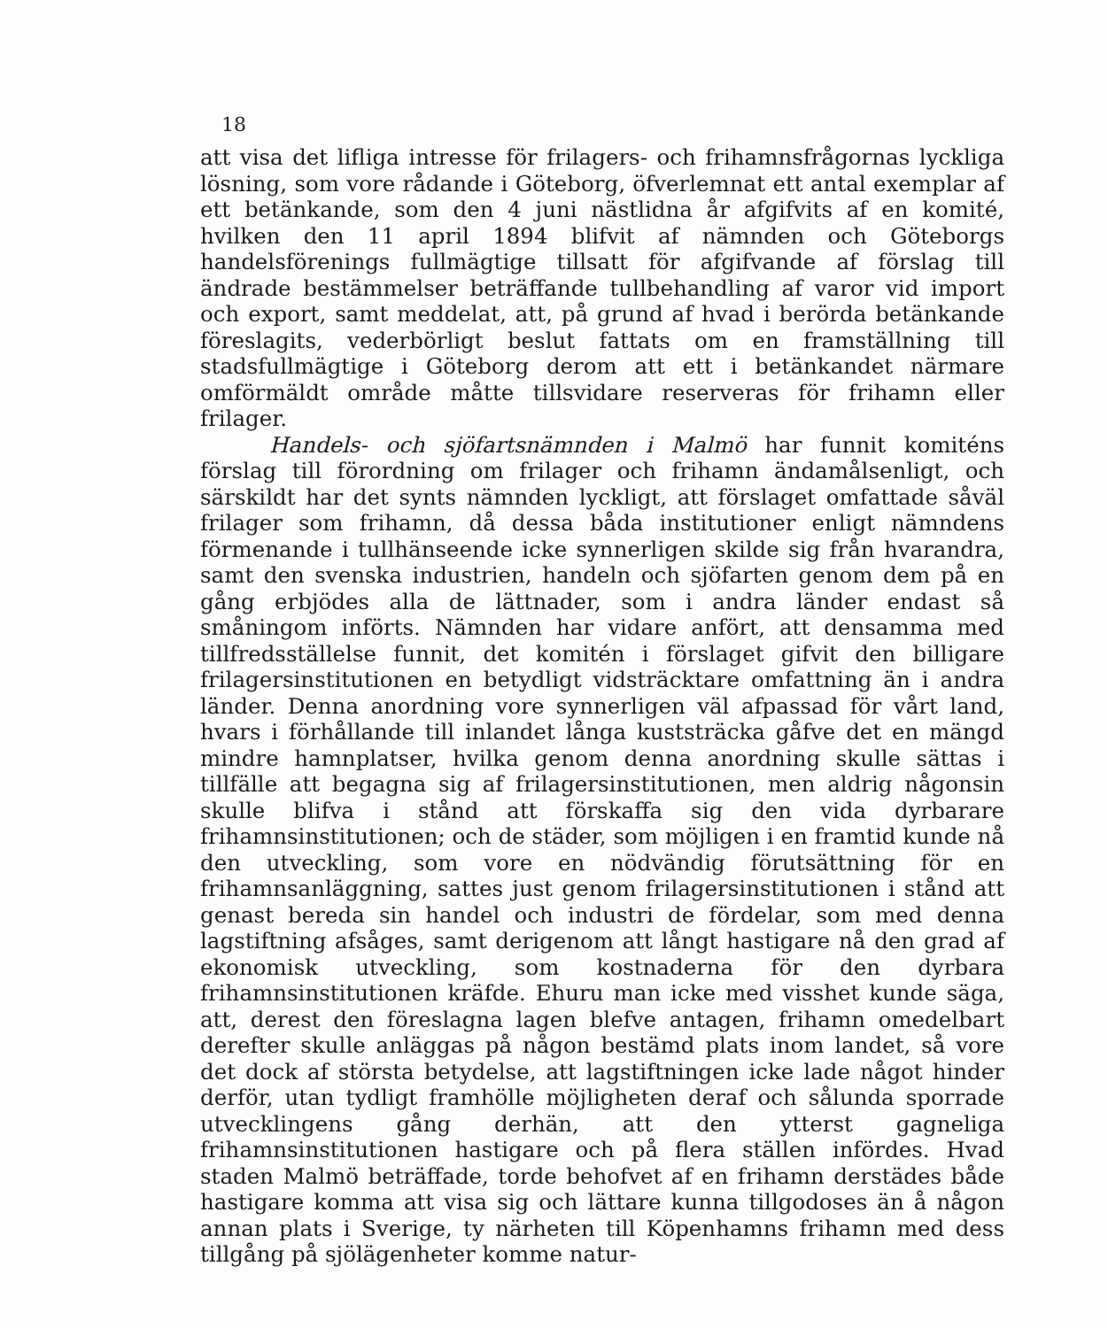18
att visa det lifliga intresse för frilagers- och frihamnsfrågornas lyckliga lösning, som vore rådande i Göteborg, öfverlemnat ett antal exemplar af ett betänkande, som den 4 juni nästlidna år afgifvits af en komité, hvilken den 11 april 1894 blifvit af nämnden och Göteborgs handelsförenings fullmägtige tillsatt för afgifvande af förslag till ändrade bestämmelser beträffande tullbehandling af varor vid import och export, samt meddelat, att, på grund af hvad i berörda betänkande föreslagits, vederbörligt beslut fattats om en framställning till stadsfullmägtige i Göteborg derom att ett i betänkandet närmare omförmäldt område måtte tillsvidare reserveras för frihamn eller frilager.
Handels- och sjöfartsnämnden i Malmö har funnit komiténs förslag till förordning om frilager och frihamn ändamålsenligt, och särskildt har det synts nämnden lyckligt, att förslaget omfattade såväl frilager som frihamn, då dessa båda institutioner enligt nämndens förmenande i tullhänseende icke synnerligen skilde sig från hvarandra, samt den svenska industrien, handeln och sjöfarten genom dem på en gång erbjödes alla de lättnader, som i andra länder endast så småningom införts. Nämnden har vidare anfört, att densamma med tillfredsställelse funnit, det komitén i förslaget gifvit den billigare frilagersinstitutionen en betydligt vidsträcktare omfattning än i andra länder. Denna anordning vore synnerligen väl afpassad för vårt land, hvars i förhållande till inlandet långa kuststräcka gåfve det en mängd mindre hamnplatser, hvilka genom denna anordning skulle sättas i tillfälle att begagna sig af frilagersinstitutionen, men aldrig någonsin skulle blifva i stånd att förskaffa sig den vida dyrbarare frihamnsinstitutionen; och de städer, som möjligen i en framtid kunde nå den utveckling, som vore en nödvändig förutsättning för en frihamnsanläggning, sattes just genom frilagersinstitutionen i stånd att genast bereda sin handel och industri de fördelar, som med denna lagstiftning afsåges, samt derigenom att långt hastigare nå den grad af ekonomisk utveckling, som kostnaderna för den dyrbara frihamnsinstitutionen kräfde. Ehuru man icke med visshet kunde säga, att, derest den föreslagna lagen blefve antagen, frihamn omedelbart derefter skulle anläggas på någon bestämd plats inom landet, så vore det dock af största betydelse, att lagstiftningen icke lade något hinder derför, utan tydligt framhölle möjligheten deraf och sålunda sporrade utvecklingens gång derhän, att den ytterst gagneliga frihamnsinstitutionen hastigare och på flera ställen infördes. Hvad staden Malmö beträffade, torde behofvet af en frihamn derstädes både hastigare komma att visa sig och lättare kunna tillgodoses än å någon annan plats i Sverige, ty närheten till Köpenhamns frihamn med dess tillgång på sjölägenheter komme natur-